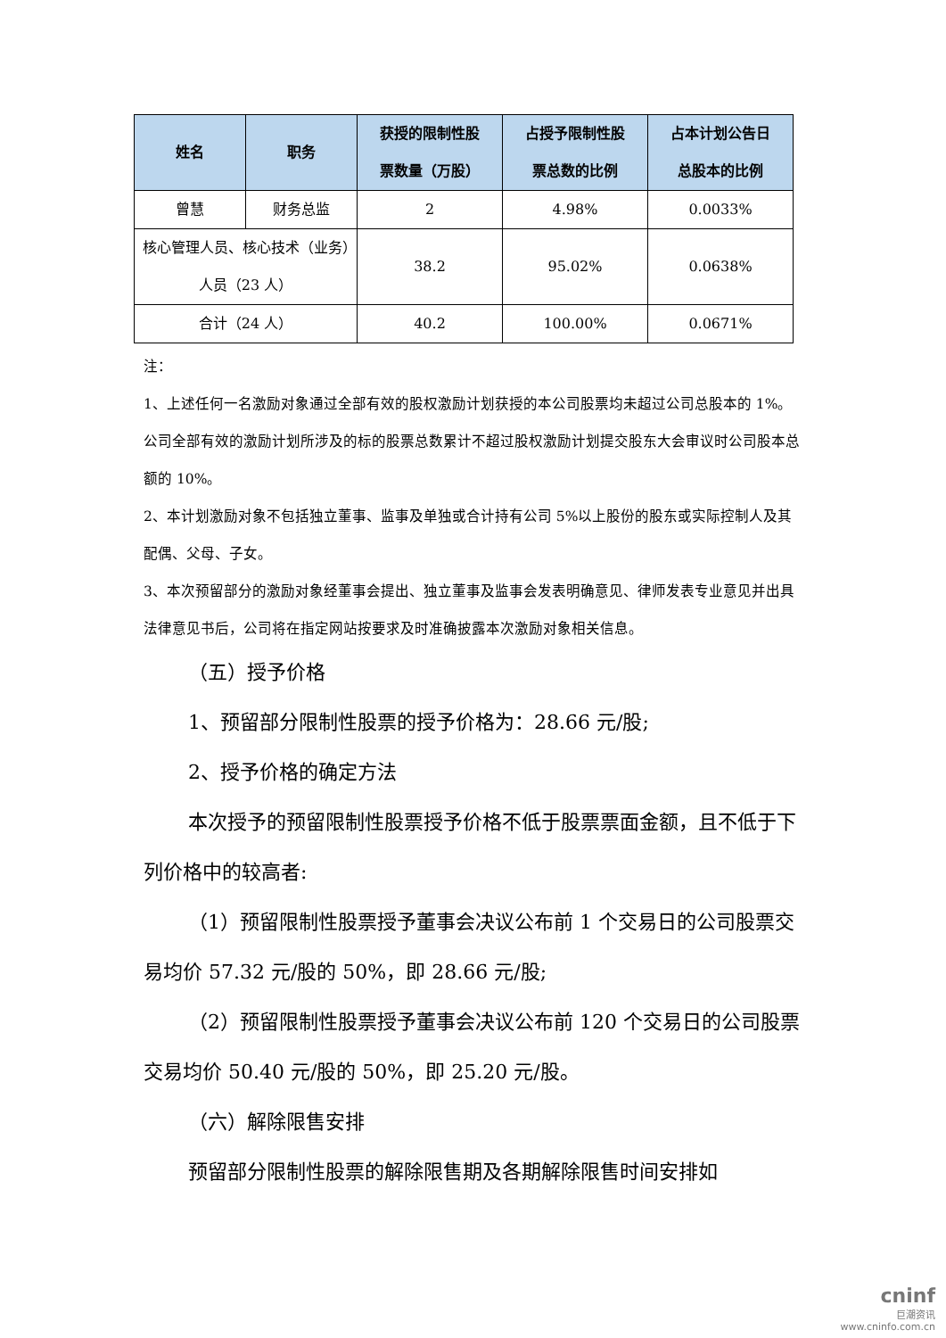| 姓名 | 职务 | 获授的限制性股 票数量（万股） | 占授予限制性股 票总数的比例 | 占本计划公告日 总股本的比例 |
| --- | --- | --- | --- | --- |
| 曾慧 | 财务总监 | 2 | 4.98% | 0.0033% |
| 核心管理人员、核心技术（业务）人员（23 人） | | 38.2 | 95.02% | 0.0638% |
| 合计（24 人） | | 40.2 | 100.00% | 0.0671% |
注：
1、上述任何一名激励对象通过全部有效的股权激励计划获授的本公司股票均未超过公司总股本的 1%。公司全部有效的激励计划所涉及的标的股票总数累计不超过股权激励计划提交股东大会审议时公司股本总额的 10%。
2、本计划激励对象不包括独立董事、监事及单独或合计持有公司 5%以上股份的股东或实际控制人及其配偶、父母、子女。
3、本次预留部分的激励对象经董事会提出、独立董事及监事会发表明确意见、律师发表专业意见并出具法律意见书后，公司将在指定网站按要求及时准确披露本次激励对象相关信息。
（五）授予价格
1、预留部分限制性股票的授予价格为：28.66 元/股;
2、授予价格的确定方法
本次授予的预留限制性股票授予价格不低于股票票面金额，且不低于下列价格中的较高者:
（1）预留限制性股票授予董事会决议公布前 1 个交易日的公司股票交易均价 57.32 元/股的 50%，即 28.66 元/股;
（2）预留限制性股票授予董事会决议公布前 120 个交易日的公司股票交易均价 50.40 元/股的 50%，即 25.20 元/股。
（六）解除限售安排
预留部分限制性股票的解除限售期及各期解除限售时间安排如
cninf
巨潮资讯
www.cninfo.com.cn